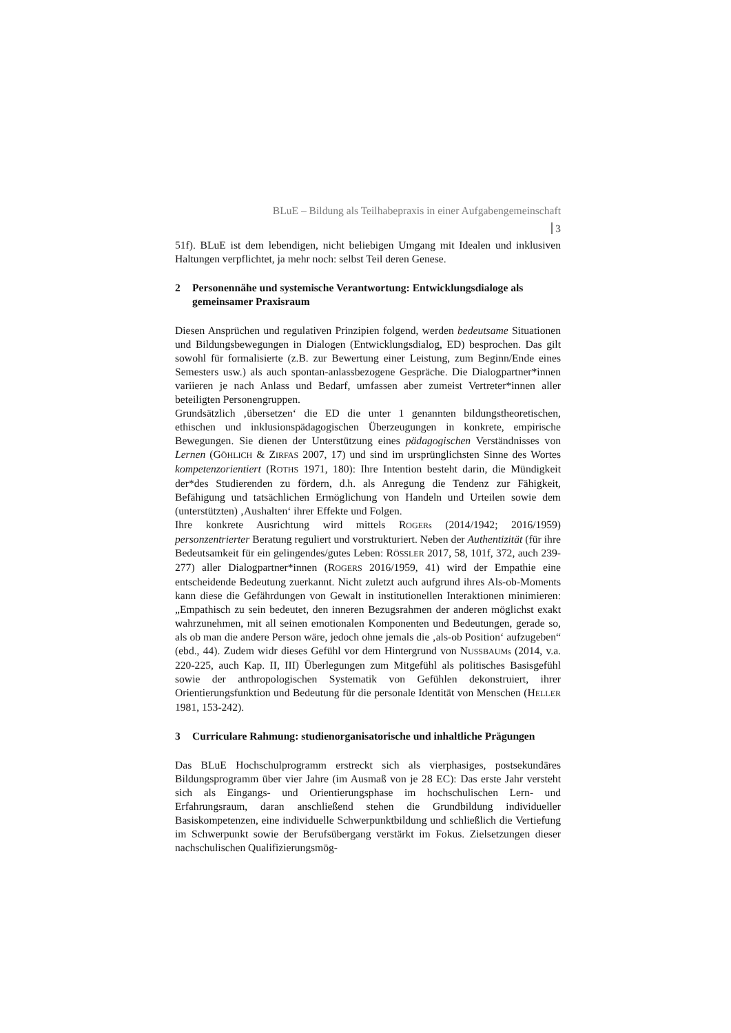BLuE – Bildung als Teilhabepraxis in einer Aufgabengemeinschaft
3
51f). BLuE ist dem lebendigen, nicht beliebigen Umgang mit Idealen und inklusiven Haltungen verpflichtet, ja mehr noch: selbst Teil deren Genese.
2 Personennähe und systemische Verantwortung: Entwicklungsdialoge als gemeinsamer Praxisraum
Diesen Ansprüchen und regulativen Prinzipien folgend, werden bedeutsame Situationen und Bildungsbewegungen in Dialogen (Entwicklungsdialog, ED) besprochen. Das gilt sowohl für formalisierte (z.B. zur Bewertung einer Leistung, zum Beginn/Ende eines Semesters usw.) als auch spontan-anlassbezogene Gespräche. Die Dialogpartner*innen variieren je nach Anlass und Bedarf, umfassen aber zumeist Vertreter*innen aller beteiligten Personengruppen.
Grundsätzlich ‚übersetzen‘ die ED die unter 1 genannten bildungstheoretischen, ethischen und inklusionspädagogischen Überzeugungen in konkrete, empirische Bewegungen. Sie dienen der Unterstützung eines pädagogischen Verständnisses von Lernen (GÖHLICH & ZIRFAS 2007, 17) und sind im ursprünglichsten Sinne des Wortes kompetenzorientiert (ROTHS 1971, 180): Ihre Intention besteht darin, die Mündigkeit der*des Studierenden zu fördern, d.h. als Anregung die Tendenz zur Fähigkeit, Befähigung und tatsächlichen Ermöglichung von Handeln und Urteilen sowie dem (unterstützten) ‚Aushalten‘ ihrer Effekte und Folgen.
Ihre konkrete Ausrichtung wird mittels ROGERs (2014/1942; 2016/1959) personzentrierter Beratung reguliert und vorstrukturiert. Neben der Authentizität (für ihre Bedeutsamkeit für ein gelingendes/gutes Leben: RÖSSLER 2017, 58, 101f, 372, auch 239-277) aller Dialogpartner*innen (ROGERS 2016/1959, 41) wird der Empathie eine entscheidende Bedeutung zuerkannt. Nicht zuletzt auch aufgrund ihres Als-ob-Moments kann diese die Gefährdungen von Gewalt in institutionellen Interaktionen minimieren: „Empathisch zu sein bedeutet, den inneren Bezugsrahmen der anderen möglichst exakt wahrzunehmen, mit all seinen emotionalen Komponenten und Bedeutungen, gerade so, als ob man die andere Person wäre, jedoch ohne jemals die ‚als-ob Position‘ aufzugeben“ (ebd., 44). Zudem widr dieses Gefühl vor dem Hintergrund von NUSSBAUMs (2014, v.a. 220-225, auch Kap. II, III) Überlegungen zum Mitgefühl als politisches Basisgefühl sowie der anthropologischen Systematik von Gefühlen dekonstruiert, ihrer Orientierungsfunktion und Bedeutung für die personale Identität von Menschen (HELLER 1981, 153-242).
3 Curriculare Rahmung: studienorganisatorische und inhaltliche Prägungen
Das BLuE Hochschulprogramm erstreckt sich als vierphasiges, postsekundäres Bildungsprogramm über vier Jahre (im Ausmaß von je 28 EC): Das erste Jahr versteht sich als Eingangs- und Orientierungsphase im hochschulischen Lern- und Erfahrungsraum, daran anschließend stehen die Grundbildung individueller Basiskompetenzen, eine individuelle Schwerpunktbildung und schließlich die Vertiefung im Schwerpunkt sowie der Berufsübergang verstärkt im Fokus. Zielsetzungen dieser nachschulischen Qualifizierungsmög-